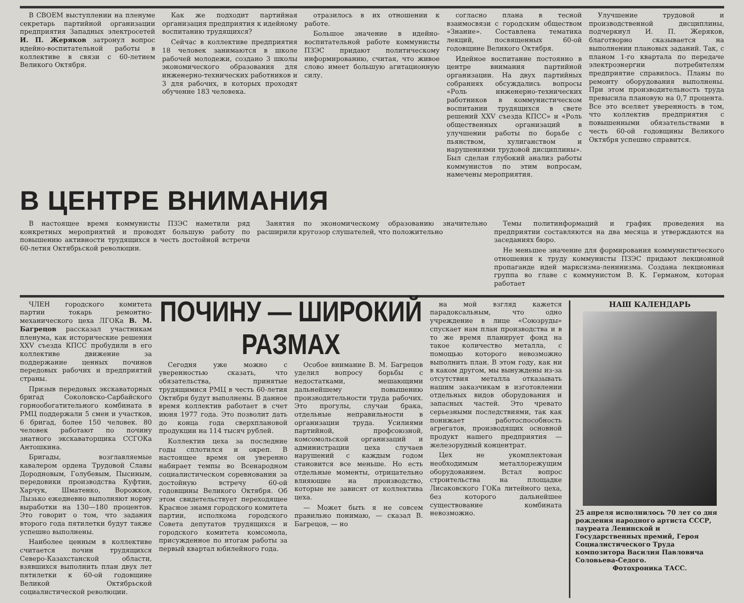В СВОЕМ выступлении на пленуме секретарь партийной организации предприятия Западных электросетей И. П. Жеряков затронул вопрос идейно-воспитательной работы в коллективе в связи с 60-летием Великого Октября.
Как же подходит партийная организация предприятия к идейному воспитанию трудящихся?
Сейчас в коллективе предприятия 18 человек занимаются в школе рабочей молодежи, создано 3 школы экономического образования для инженерно-технических работников и 3 для рабочих, в которых проходят обучение 183 человека.
отразилось в их отношении к работе.
Большое значение в идейно-воспитательной работе коммунисты ПЗЭС придают политическому информированию, считая, что живое слово имеет большую агитационную силу.
согласно плана в тесной взаимосвязи с городским обществом «Знание». Составлена тематика лекций, посвященных 60-ой годовщине Великого Октября.
Идейное воспитание постоянно в центре внимания партийной организации. На двух партийных собраниях обсуждались вопросы «Роль инженерно-технических работников в коммунистическом воспитании трудящихся в свете решений XXV съезда КПСС» и «Роль общественных организаций в улучшении работы по борьбе с пьянством, хулиганством и нарушениями трудовой дисциплины». Был сделан глубокий анализ работы коммунистов по этим вопросам, намечены мероприятия.
Улучшение трудовой и производственной дисциплины, подчеркнул И. П. Жеряков, благотворно сказывается на выполнении плановых заданий. Так, с планом 1-го квартала по передаче электроэнергии потребителям предприятие справилось. Планы по ремонту оборудования выполнены. При этом производительность труда превысила плановую на 0,7 процента. Все это вселяет уверенность в том, что коллектив предприятия с повышенными обязательствами в честь 60-ой годовщины Великого Октября успешно справится.
В ЦЕНТРЕ ВНИМАНИЯ
В настоящее время коммунисты ПЗЭС наметили ряд конкретных мероприятий и проводят большую работу по повышению активности трудящихся в честь достойной встречи 60-летия Октябрьской революции.
Занятия по экономическому образованию значительно расширили кругозор слушателей, что положительно
Темы политинформаций и график проведения на предприятии составляются на два месяца и утверждаются на заседаниях бюро.
Не меньшее значение для формирования коммунистического отношения к труду коммунисты ПЗЭС придают лекционной пропаганде идей марксизма-ленинизма. Создана лекционная группа во главе с коммунистом В. К. Германом, которая работает
ЧЛЕН городского комитета партии токарь ремонтно-механического цеха ЛГОКа В. М. Багрецов рассказал участникам пленума, как исторические решения XXV съезда КПСС пробудили в его коллективе движение за поддержание ценных починов передовых рабочих и предприятий страны.
Призыв передовых экскаваторных бригад Соколовско-Сарбайского горнообогатительного комбината в РМЦ поддержали 5 смен и участков, 6 бригад, более 150 человек. 80 человек работают по почину знатного экскаваторщика ССГОКа Антошкина.
Бригады, возглавляемые кавалером ордена Трудовой Славы Дородновым, Голубевым, Пысиным, передовики производства Куфтин, Харчук, Шматенко, Ворожков, Лызько ежедневно выполняют норму выработки на 130—180 процентов. Это говорит о том, что задания второго года пятилетки будут также успешно выполнены.
Наиболее ценным в коллективе считается почин трудящихся Северо-Казахстанской области, взявшихся выполнить план двух лет пятилетки к 60-ой годовщине Великой Октябрьской социалистической революции.
ПОЧИНУ — ШИРОКИЙ РАЗМАХ
Сегодня уже можно с уверенностью сказать, что обязательства, принятые трудящимися РМЦ в честь 60-летия Октября будут выполнены. В данное время коллектив работает в счет июня 1977 года. Это позволит дать до конца года сверхплановой продукции на 114 тысяч рублей.
Коллектив цеха за последние годы сплотился и окреп. В настоящее время он уверенно набирает темпы во Всенародном социалистическом соревновании за достойную встречу 60-ой годовщины Великого Октября. Об этом свидетельствует переходящее Красное знамя городского комитета партии, исполкома городского Совета депутатов трудящихся и городского комитета комсомола, присужденное по итогам работы за первый квартал юбилейного года.
Особое внимание В. М. Багрецов уделил вопросу борьбы с недостатками, мешающими дальнейшему повышению производительности труда рабочих. Это прогулы, случаи брака, отдельные неправильности в организации труда. Усилиями партийной, профсоюзной, комсомольской организаций и администрации цеха случаев нарушений с каждым годом становится все меньше. Но есть отдельные моменты, отрицательно влияющие на производство, которые не зависят от коллектива цеха.
— Может быть я не совсем правильно понимаю, — сказал В. Багрецов, — но
на мой взгляд кажется парадоксальным, что одно учреждение в лице «Союзруды» спускает нам план производства и в то же время планирует фонд на такое количество металла, с помощью которого невозможно выполнить план. В этом году, как ни в каком другом, мы вынуждены из-за отсутствия металла отказывать нашим заказчикам в изготовлении отдельных видов оборудования и запасных частей. Это чревато серьезными последствиями, так как понижает работоспособность агрегатов, производящих основной продукт нашего предприятия — железорудный концентрат.
Цех не укомплектован необходимым металлорежущим оборудованием. Встал вопрос строительства на площадке Лисаковского ГОКа литейного цеха, без которого дальнейшее существование комбината невозможно.
НАШ КАЛЕНДАРЬ
25 апреля исполнилось 70 лет со дня рождения народного артиста СССР, лауреата Ленинской и Государственных премий, Героя Социалистического Труда композитора Василия Павловича Соловьева-Седого.
Фотохроника ТАСС.